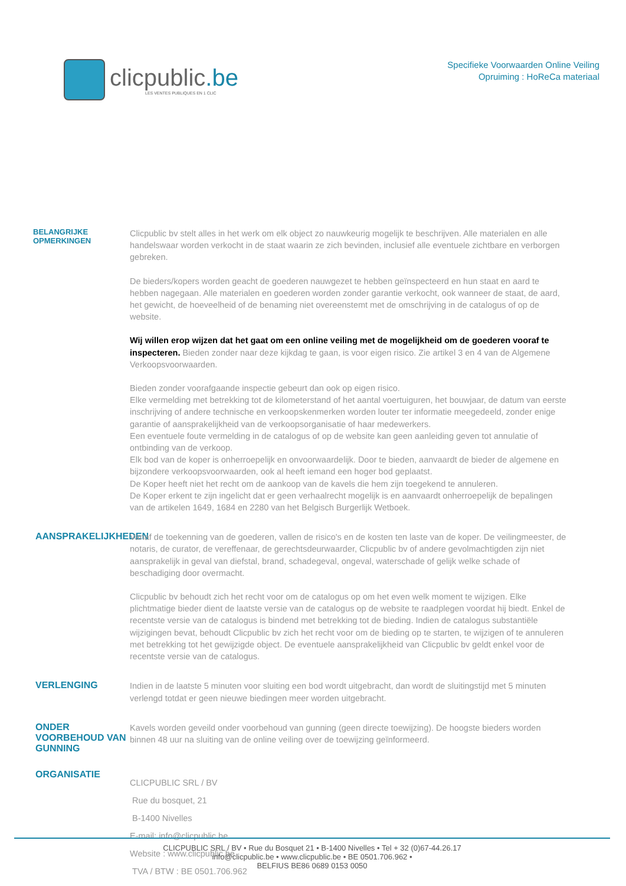clicpublic.be
LES VENTES PUBLIQUES EN 1 CLIC
Specifieke Voorwaarden Online Veiling
Opruiming : HoReCa materiaal
BELANGRIJKE OPMERKINGEN
Clicpublic bv stelt alles in het werk om elk object zo nauwkeurig mogelijk te beschrijven. Alle materialen en alle handelswaar worden verkocht in de staat waarin ze zich bevinden, inclusief alle eventuele zichtbare en verborgen gebreken.
De bieders/kopers worden geacht de goederen nauwgezet te hebben geïnspecteerd en hun staat en aard te hebben nagegaan. Alle materialen en goederen worden zonder garantie verkocht, ook wanneer de staat, de aard, het gewicht, de hoeveelheid of de benaming niet overeenstemt met de omschrijving in de catalogus of op de website.
Wij willen erop wijzen dat het gaat om een online veiling met de mogelijkheid om de goederen vooraf te inspecteren. Bieden zonder naar deze kijkdag te gaan, is voor eigen risico. Zie artikel 3 en 4 van de Algemene Verkoopsvoorwaarden.
Bieden zonder voorafgaande inspectie gebeurt dan ook op eigen risico.
Elke vermelding met betrekking tot de kilometerstand of het aantal voertuiguren, het bouwjaar, de datum van eerste inschrijving of andere technische en verkoopskenmerken worden louter ter informatie meegedeeld, zonder enige garantie of aansprakelijkheid van de verkoopsorganisatie of haar medewerkers.
Een eventuele foute vermelding in de catalogus of op de website kan geen aanleiding geven tot annulatie of ontbinding van de verkoop.
Elk bod van de koper is onherroepelijk en onvoorwaardelijk. Door te bieden, aanvaardt de bieder de algemene en bijzondere verkoopsvoorwaarden, ook al heeft iemand een hoger bod geplaatst.
De Koper heeft niet het recht om de aankoop van de kavels die hem zijn toegekend te annuleren.
De Koper erkent te zijn ingelicht dat er geen verhaalrecht mogelijk is en aanvaardt onherroepelijk de bepalingen van de artikelen 1649, 1684 en 2280 van het Belgisch Burgerlijk Wetboek.
AANSPRAKELIJKHEDEN
Vanaf de toekenning van de goederen, vallen de risico's en de kosten ten laste van de koper. De veilingmeester, de notaris, de curator, de vereffenaar, de gerechtsdeurwaarder, Clicpublic bv of andere gevolmachtigden zijn niet aansprakelijk in geval van diefstal, brand, schadegeval, ongeval, waterschade of gelijk welke schade of beschadiging door overmacht.
Clicpublic bv behoudt zich het recht voor om de catalogus op om het even welk moment te wijzigen. Elke plichtmatige bieder dient de laatste versie van de catalogus op de website te raadplegen voordat hij biedt. Enkel de recentste versie van de catalogus is bindend met betrekking tot de bieding. Indien de catalogus substantiële wijzigingen bevat, behoudt Clicpublic bv zich het recht voor om de bieding op te starten, te wijzigen of te annuleren met betrekking tot het gewijzigde object. De eventuele aansprakelijkheid van Clicpublic bv geldt enkel voor de recentste versie van de catalogus.
VERLENGING
Indien in de laatste 5 minuten voor sluiting een bod wordt uitgebracht, dan wordt de sluitingstijd met 5 minuten verlengd totdat er geen nieuwe biedingen meer worden uitgebracht.
ONDER VOORBEHOUD VAN GUNNING
Kavels worden geveild onder voorbehoud van gunning (geen directe toewijzing). De hoogste bieders worden binnen 48 uur na sluiting van de online veiling over de toewijzing geïnformeerd.
ORGANISATIE
CLICPUBLIC SRL / BV
Rue du bosquet, 21
B-1400 Nivelles
E-mail: info@clicpublic.be
Website : www.clicpublic.be
TVA / BTW : BE 0501.706.962
CLICPUBLIC SRL / BV • Rue du Bosquet 21 • B-1400 Nivelles • Tel + 32 (0)67-44.26.17
info@clicpublic.be • www.clicpublic.be • BE 0501.706.962 •
BELFIUS BE86 0689 0153 0050